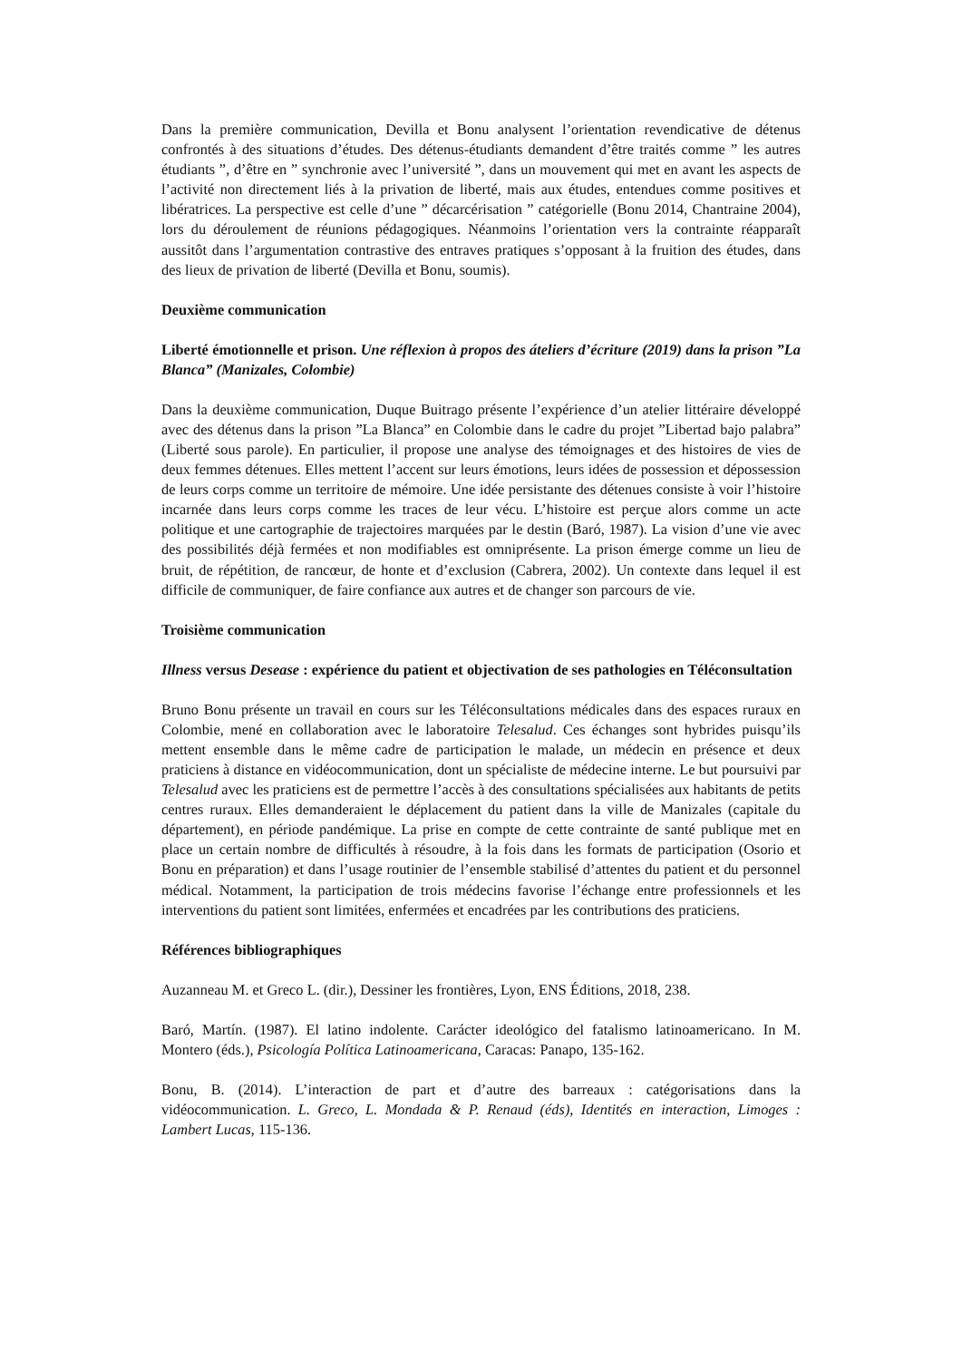Dans la première communication, Devilla et Bonu analysent l’orientation revendicative de détenus confrontés à des situations d’études. Des détenus-étudiants demandent d’être traités comme ” les autres étudiants ”, d’être en ” synchronie avec l’université ”, dans un mouvement qui met en avant les aspects de l’activité non directement liés à la privation de liberté, mais aux études, entendues comme positives et libératrices. La perspective est celle d’une ” décarcérisation ” catégorielle (Bonu 2014, Chantraine 2004), lors du déroulement de réunions pédagogiques. Néanmoins l’orientation vers la contrainte réapparaît aussitôt dans l’argumentation contrastive des entraves pratiques s’opposant à la fruition des études, dans des lieux de privation de liberté (Devilla et Bonu, soumis).
Deuxième communication
Liberté émotionnelle et prison. Une réflexion à propos des áteliers d’écriture (2019) dans la prison ”La Blanca” (Manizales, Colombie)
Dans la deuxième communication, Duque Buitrago présente l’expérience d’un atelier littéraire développé avec des détenus dans la prison ”La Blanca” en Colombie dans le cadre du projet ”Libertad bajo palabra” (Liberté sous parole). En particulier, il propose une analyse des témoignages et des histoires de vies de deux femmes détenues. Elles mettent l’accent sur leurs émotions, leurs idées de possession et dépossession de leurs corps comme un territoire de mémoire. Une idée persistante des détenues consiste à voir l’histoire incarnée dans leurs corps comme les traces de leur vécu. L’histoire est perçue alors comme un acte politique et une cartographie de trajectoires marquées par le destin (Baró, 1987). La vision d’une vie avec des possibilités déjà fermées et non modifiables est omniprésente. La prison émerge comme un lieu de bruit, de répétition, de rancœur, de honte et d’exclusion (Cabrera, 2002). Un contexte dans lequel il est difficile de communiquer, de faire confiance aux autres et de changer son parcours de vie.
Troisième communication
Illness versus Desease : expérience du patient et objectivation de ses pathologies en Téléconsultation
Bruno Bonu présente un travail en cours sur les Téléconsultations médicales dans des espaces ruraux en Colombie, mené en collaboration avec le laboratoire Telesalud. Ces échanges sont hybrides puisqu’ils mettent ensemble dans le même cadre de participation le malade, un médecin en présence et deux praticiens à distance en vidéocommunication, dont un spécialiste de médecine interne. Le but poursuivi par Telesalud avec les praticiens est de permettre l’accès à des consultations spécialisées aux habitants de petits centres ruraux. Elles demanderaient le déplacement du patient dans la ville de Manizales (capitale du département), en période pandémique. La prise en compte de cette contrainte de santé publique met en place un certain nombre de difficultés à résoudre, à la fois dans les formats de participation (Osorio et Bonu en préparation) et dans l’usage routinier de l’ensemble stabilisé d’attentes du patient et du personnel médical. Notamment, la participation de trois médecins favorise l’échange entre professionnels et les interventions du patient sont limitées, enfermées et encadrées par les contributions des praticiens.
Références bibliographiques
Auzanneau M. et Greco L. (dir.), Dessiner les frontières, Lyon, ENS Éditions, 2018, 238.
Baró, Martín. (1987). El latino indolente. Carácter ideológico del fatalismo latinoamericano. In M. Montero (éds.), Psicología Política Latinoamericana, Caracas: Panapo, 135-162.
Bonu, B. (2014). L’interaction de part et d’autre des barreaux : catégorisations dans la vidéocommunication. L. Greco, L. Mondada & P. Renaud (éds), Identités en interaction, Limoges : Lambert Lucas, 115-136.